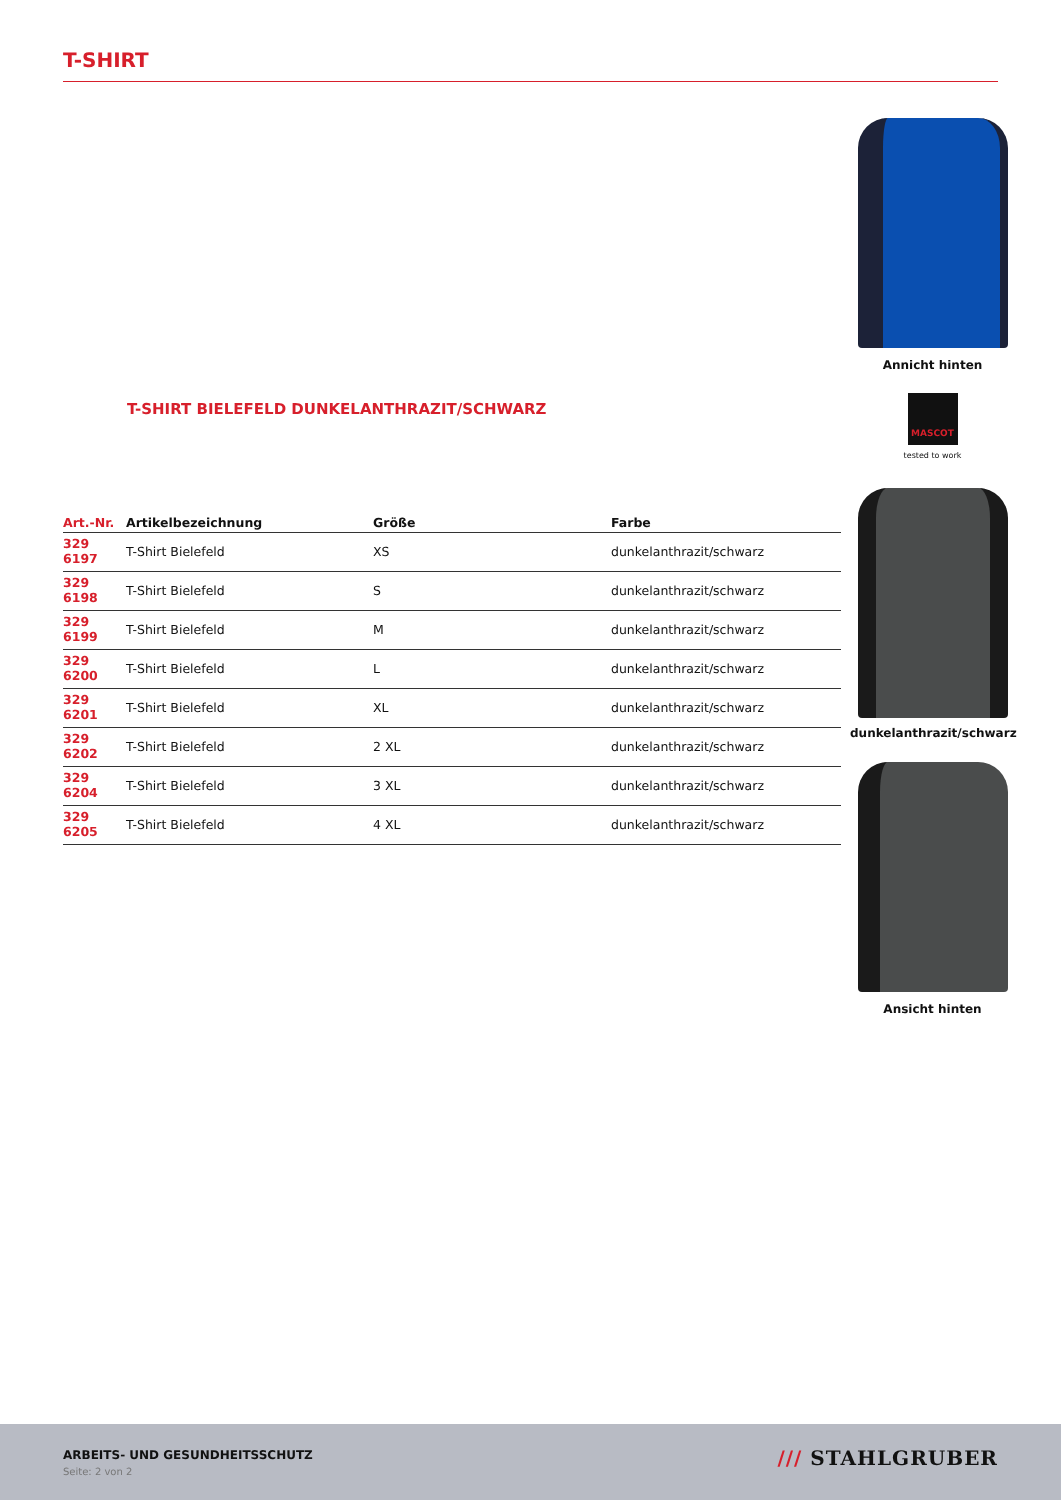T-SHIRT
Annicht hinten
MASCOT
tested to work
T-SHIRT BIELEFELD DUNKELANTHRAZIT/SCHWARZ
| Art.-Nr. | Artikelbezeichnung | Größe | Farbe |
| --- | --- | --- | --- |
| 329 6197 | T-Shirt Bielefeld | XS | dunkelanthrazit/schwarz |
| 329 6198 | T-Shirt Bielefeld | S | dunkelanthrazit/schwarz |
| 329 6199 | T-Shirt Bielefeld | M | dunkelanthrazit/schwarz |
| 329 6200 | T-Shirt Bielefeld | L | dunkelanthrazit/schwarz |
| 329 6201 | T-Shirt Bielefeld | XL | dunkelanthrazit/schwarz |
| 329 6202 | T-Shirt Bielefeld | 2 XL | dunkelanthrazit/schwarz |
| 329 6204 | T-Shirt Bielefeld | 3 XL | dunkelanthrazit/schwarz |
| 329 6205 | T-Shirt Bielefeld | 4 XL | dunkelanthrazit/schwarz |
dunkelanthrazit/schwarz
Ansicht hinten
ARBEITS- UND GESUNDHEITSSCHUTZ
Seite: 2 von 2
/// STAHLGRUBER